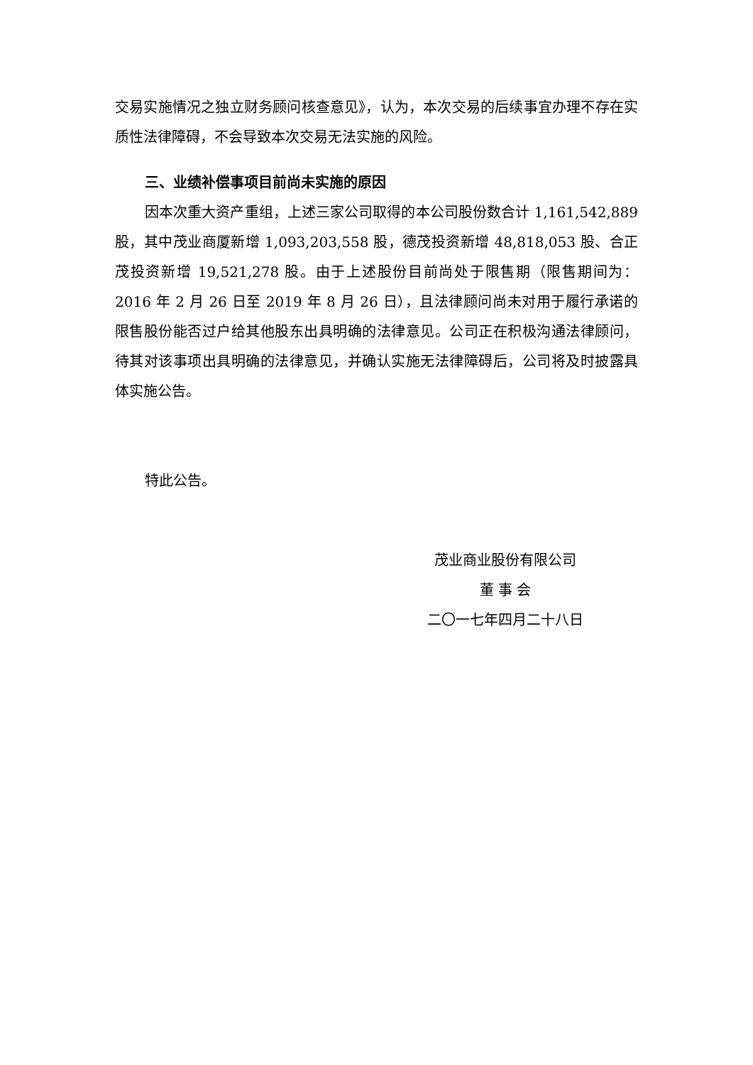交易实施情况之独立财务顾问核查意见》，认为，本次交易的后续事宜办理不存在实质性法律障碍，不会导致本次交易无法实施的风险。
三、业绩补偿事项目前尚未实施的原因
因本次重大资产重组，上述三家公司取得的本公司股份数合计 1,161,542,889 股，其中茂业商厦新增 1,093,203,558 股，德茂投资新增 48,818,053 股、合正茂投资新增 19,521,278 股。由于上述股份目前尚处于限售期（限售期间为：2016 年 2 月 26 日至 2019 年 8 月 26 日），且法律顾问尚未对用于履行承诺的限售股份能否过户给其他股东出具明确的法律意见。公司正在积极沟通法律顾问，待其对该事项出具明确的法律意见，并确认实施无法律障碍后，公司将及时披露具体实施公告。
特此公告。
茂业商业股份有限公司
董 事 会
二〇一七年四月二十八日